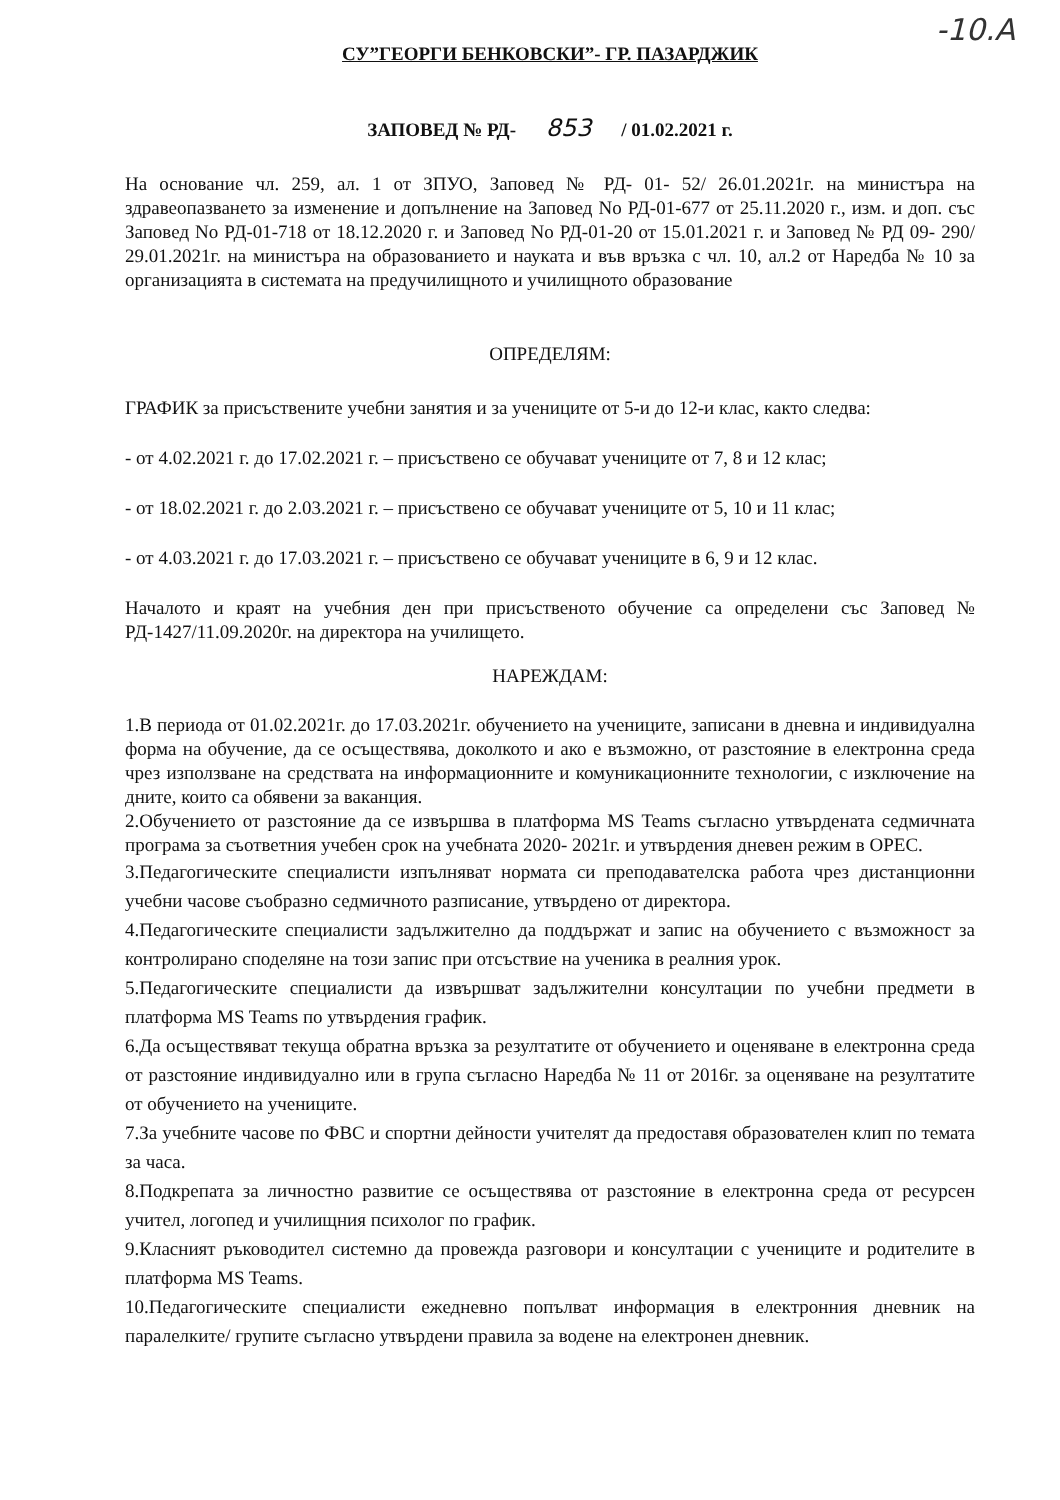-10.A
СУ”ГЕОРГИ БЕНКОВСКИ”- ГР. ПАЗАРДЖИК
ЗАПОВЕД № РД- 853 / 01.02.2021 г.
На основание чл. 259, ал. 1 от ЗПУО, Заповед № РД- 01- 52/ 26.01.2021г. на министъра на здравеопазването за изменение и допълнение на Заповед No РД-01-677 от 25.11.2020 г., изм. и доп. със Заповед No РД-01-718 от 18.12.2020 г. и Заповед No РД-01-20 от 15.01.2021 г. и Заповед № РД 09- 290/ 29.01.2021г. на министъра на образованието и науката и във връзка с чл. 10, ал.2 от Наредба № 10 за организацията в системата на предучилищното и училищното образование
ОПРЕДЕЛЯМ:
ГРАФИК за присъствените учебни занятия и за учениците от 5-и до 12-и клас, както следва:
- от 4.02.2021 г. до 17.02.2021 г. – присъствено се обучават учениците от 7, 8 и 12 клас;
- от 18.02.2021 г. до 2.03.2021 г. – присъствено се обучават учениците от 5, 10 и 11 клас;
- от 4.03.2021 г. до 17.03.2021 г. – присъствено се обучават учениците в 6, 9 и 12 клас.
Началото и краят на учебния ден при присъственото обучение са определени със Заповед № РД-1427/11.09.2020г. на директора на училището.
НАРЕЖДАМ:
1.В периода от 01.02.2021г. до 17.03.2021г. обучението на учениците, записани в дневна и индивидуална форма на обучение, да се осъществява, доколкото и ако е възможно, от разстояние в електронна среда чрез използване на средствата на информационните и комуникационните технологии, с изключение на дните, които са обявени за ваканция.
2.Обучението от разстояние да се извършва в платформа MS Teams съгласно утвърдената седмичната програма за съответния учебен срок на учебната 2020- 2021г. и утвърдения дневен режим в ОРЕС.
3.Педагогическите специалисти изпълняват нормата си преподавателска работа чрез дистанционни учебни часове съобразно седмичното разписание, утвърдено от директора.
4.Педагогическите специалисти задължително да поддържат и запис на обучението с възможност за контролирано споделяне на този запис при отсъствие на ученика в реалния урок.
5.Педагогическите специалисти да извършват задължителни консултации по учебни предмети в платформа MS Teams по утвърдения график.
6.Да осъществяват текуща обратна връзка за резултатите от обучението и оценяване в електронна среда от разстояние индивидуално или в група съгласно Наредба № 11 от 2016г. за оценяване на резултатите от обучението на учениците.
7.За учебните часове по ФВС и спортни дейности учителят да предоставя образователен клип по темата за часа.
8.Подкрепата за личностно развитие се осъществява от разстояние в електронна среда от ресурсен учител, логопед и училищния психолог по график.
9.Класният ръководител системно да провежда разговори и консултации с учениците и родителите в платформа MS Teams.
10.Педагогическите специалисти ежедневно попълват информация в електронния дневник на паралелките/ групите съгласно утвърдени правила за водене на електронен дневник.